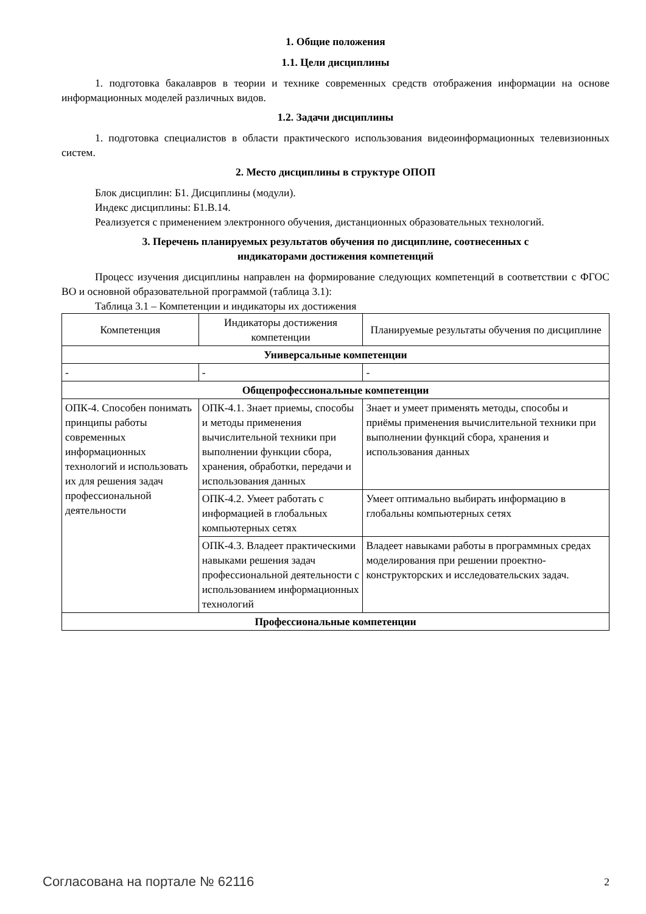1. Общие положения
1.1. Цели дисциплины
1. подготовка бакалавров в теории и технике современных средств отображения информации на основе информационных моделей различных видов.
1.2. Задачи дисциплины
1. подготовка специалистов в области практического использования видеоинформационных телевизионных систем.
2. Место дисциплины в структуре ОПОП
Блок дисциплин: Б1. Дисциплины (модули).
Индекс дисциплины: Б1.В.14.
Реализуется с применением электронного обучения, дистанционных образовательных технологий.
3. Перечень планируемых результатов обучения по дисциплине, соотнесенных с
индикаторами достижения компетенций
Процесс изучения дисциплины направлен на формирование следующих компетенций в соответствии с ФГОС ВО и основной образовательной программой (таблица 3.1):
Таблица 3.1 – Компетенции и индикаторы их достижения
| Компетенция | Индикаторы достижения компетенции | Планируемые результаты обучения по дисциплине |
| --- | --- | --- |
| Универсальные компетенции | | |
| - | - | - |
| Общепрофессиональные компетенции | | |
| ОПК-4. Способен понимать принципы работы современных информационных технологий и использовать их для решения задач профессиональной деятельности | ОПК-4.1. Знает приемы, способы и методы применения вычислительной техники при выполнении функции сбора, хранения, обработки, передачи и использования данных | Знает и умеет применять методы, способы и приёмы применения вычислительной техники при выполнении функций сбора, хранения и использования данных |
| | ОПК-4.2. Умеет работать с информацией в глобальных компьютерных сетях | Умеет оптимально выбирать информацию в глобальны компьютерных сетях |
| | ОПК-4.3. Владеет практическими навыками решения задач профессиональной деятельности с использованием информационных технологий | Владеет навыками работы в программных средах моделирования при решении проектно-конструкторских и исследовательских задач. |
| Профессиональные компетенции | | |
Согласована на портале № 62116 2